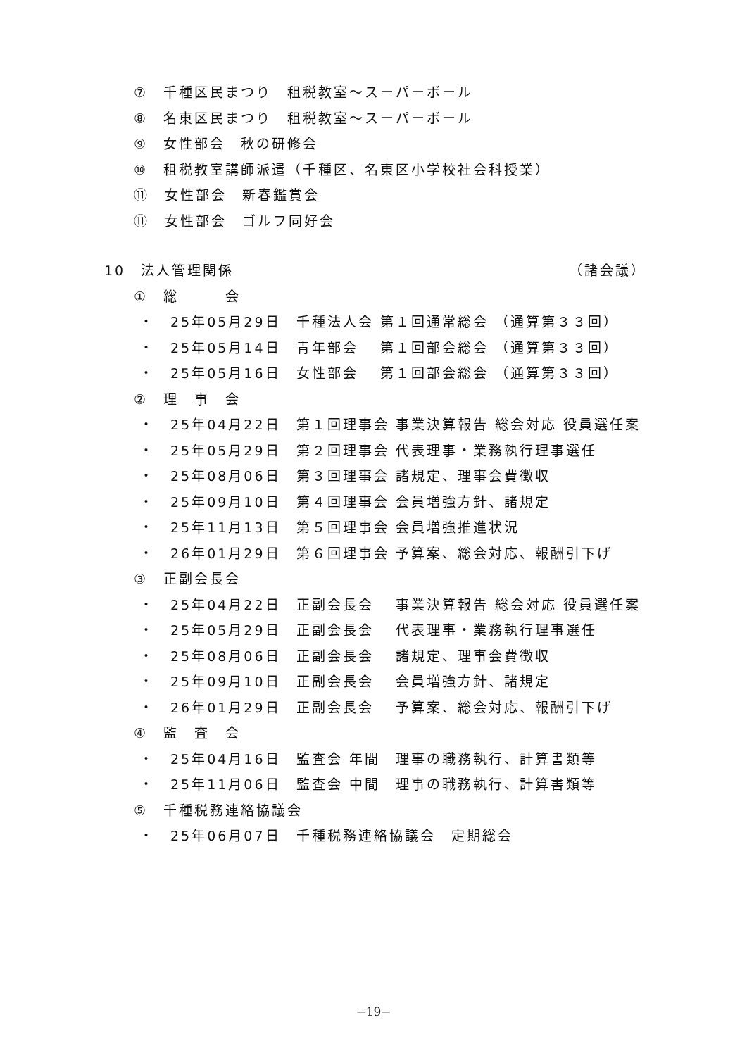⑦　千種区民まつり　租税教室～スーパーボール
⑧　名東区民まつり　租税教室～スーパーボール
⑨　女性部会　秋の研修会
⑩　租税教室講師派遣（千種区、名東区小学校社会科授業）
⑪　女性部会　新春鑑賞会
⑪　女性部会　ゴルフ同好会
10　法人管理関係 （諸会議）
①　総　　　会
・　25年05月29日　千種法人会 第１回通常総会 （通算第３３回）
・　25年05月14日　青年部会　 第１回部会総会 （通算第３３回）
・　25年05月16日　女性部会　 第１回部会総会 （通算第３３回）
②　理　事　会
・　25年04月22日　第１回理事会 事業決算報告 総会対応 役員選任案
・　25年05月29日　第２回理事会 代表理事・業務執行理事選任
・　25年08月06日　第３回理事会 諸規定、理事会費徴収
・　25年09月10日　第４回理事会 会員増強方針、諸規定
・　25年11月13日　第５回理事会 会員増強推進状況
・　26年01月29日　第６回理事会 予算案、総会対応、報酬引下げ
③　正副会長会
・　25年04月22日　正副会長会　 事業決算報告 総会対応 役員選任案
・　25年05月29日　正副会長会　 代表理事・業務執行理事選任
・　25年08月06日　正副会長会　 諸規定、理事会費徴収
・　25年09月10日　正副会長会　 会員増強方針、諸規定
・　26年01月29日　正副会長会　 予算案、総会対応、報酬引下げ
④　監　査　会
・　25年04月16日　監査会 年間　理事の職務執行、計算書類等
・　25年11月06日　監査会 中間　理事の職務執行、計算書類等
⑤　千種税務連絡協議会
・　25年06月07日　千種税務連絡協議会　定期総会
−19−